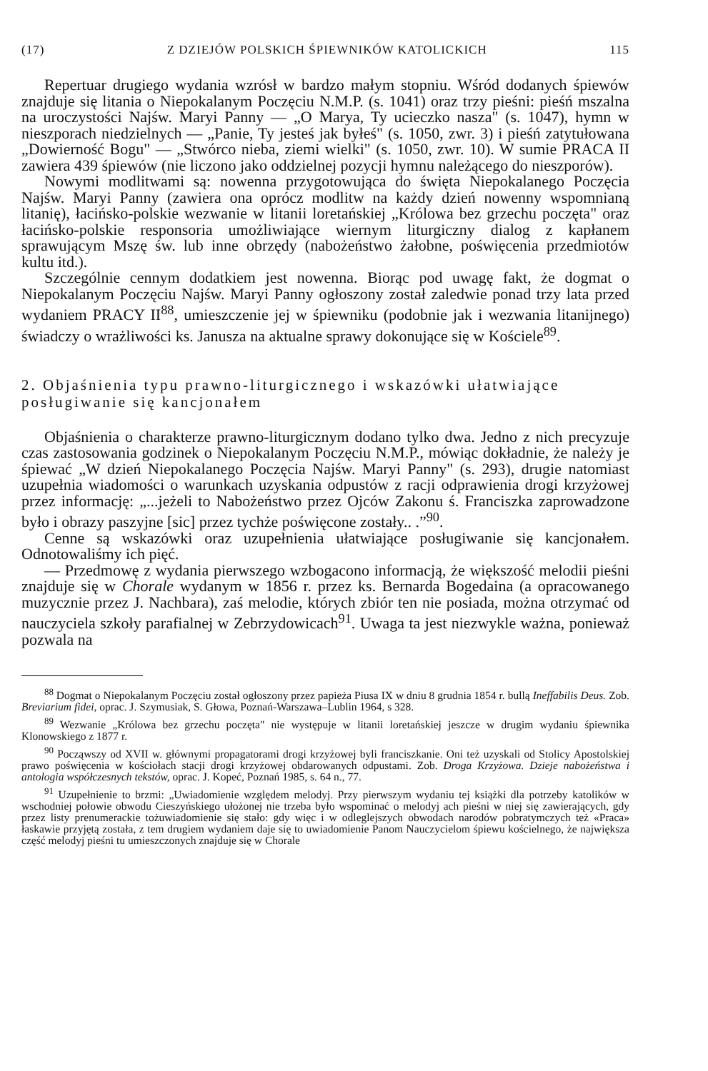(17) Z DZIEJÓW POLSKICH ŚPIEWNIKÓW KATOLICKICH 115
Repertuar drugiego wydania wzrósł w bardzo małym stopniu. Wśród dodanych śpiewów znajduje się litania o Niepokalanym Poczęciu N.M.P. (s. 1041) oraz trzy pieśni: pieśń mszalna na uroczystości Najśw. Maryi Panny — „O Marya, Ty ucieczko nasza" (s. 1047), hymn w nieszporach niedzielnych — „Panie, Ty jesteś jak byłeś" (s. 1050, zwr. 3) i pieśń zatytułowana „Dowierność Bogu" — „Stwórco nieba, ziemi wielki" (s. 1050, zwr. 10). W sumie PRACA II zawiera 439 śpiewów (nie liczono jako oddzielnej pozycji hymnu należącego do nieszporów).
Nowymi modlitwami są: nowenna przygotowująca do święta Niepokalanego Poczęcia Najśw. Maryi Panny (zawiera ona oprócz modlitw na każdy dzień nowenny wspomnianą litanię), łacińsko-polskie wezwanie w litanii loretańskiej „Królowa bez grzechu poczęta" oraz łacińsko-polskie responsoria umożliwiające wiernym liturgiczny dialog z kapłanem sprawującym Mszę św. lub inne obrzędy (nabożeństwo żałobne, poświęcenia przedmiotów kultu itd.).
Szczególnie cennym dodatkiem jest nowenna. Biorąc pod uwagę fakt, że dogmat o Niepokalanym Poczęciu Najśw. Maryi Panny ogłoszony został zaledwie ponad trzy lata przed wydaniem PRACY II<sup>88</sup>, umieszczenie jej w śpiewniku (podobnie jak i wezwania litanijnego) świadczy o wrażliwości ks. Janusza na aktualne sprawy dokonujące się w Kościele<sup>89</sup>.
2. Objaśnienia typu prawno-liturgicznego i wskazówki ułatwiające posługiwanie się kancjonałem
Objaśnienia o charakterze prawno-liturgicznym dodano tylko dwa. Jedno z nich precyzuje czas zastosowania godzinek o Niepokalanym Poczęciu N.M.P., mówiąc dokładnie, że należy je śpiewać „W dzień Niepokalanego Poczęcia Najśw. Maryi Panny" (s. 293), drugie natomiast uzupełnia wiadomości o warunkach uzyskania odpustów z racji odprawienia drogi krzyżowej przez informację: „...jeżeli to Nabożeństwo przez Ojców Zakonu ś. Franciszka zaprowadzone było i obrazy paszyjne [sic] przez tychże poświęcone zostały.. .”<sup>90</sup>.
Cenne są wskazówki oraz uzupełnienia ułatwiające posługiwanie się kancjonałem. Odnotowaliśmy ich pięć.
— Przedmowę z wydania pierwszego wzbogacono informacją, że większość melodii pieśni znajduje się w Chorale wydanym w 1856 r. przez ks. Bernarda Bogedaina (a opracowanego muzycznie przez J. Nachbara), zaś melodie, których zbiór ten nie posiada, można otrzymać od nauczyciela szkoły parafialnej w Zebrzydowicach<sup>91</sup>. Uwaga ta jest niezwykle ważna, ponieważ pozwala na
<sup>88</sup> Dogmat o Niepokalanym Poczęciu został ogłoszony przez papieża Piusa IX w dniu 8 grudnia 1854 r. bullą Ineffabilis Deus. Zob. Breviarium fidei, oprac. J. Szymusiak, S. Głowa, Poznań-Warszawa–Lublin 1964, s 328.
<sup>89</sup> Wezwanie „Królowa bez grzechu poczęta" nie występuje w litanii loretańskiej jeszcze w drugim wydaniu śpiewnika Klonowskiego z 1877 r.
<sup>90</sup> Począwszy od XVII w. głównymi propagatorami drogi krzyżowej byli franciszkanie. Oni też uzyskali od Stolicy Apostolskiej prawo poświęcenia w kościołach stacji drogi krzyżowej obdarowanych odpustami. Zob. Droga Krzyżowa. Dzieje nabożeństwa i antologia współczesnych tekstów, oprac. J. Kopeć, Poznań 1985, s. 64 n., 77.
<sup>91</sup> Uzupełnienie to brzmi: „Uwiadomienie względem melodyj. Przy pierwszym wydaniu tej książki dla potrzeby katolików w wschodniej połowie obwodu Cieszyńskiego ułożonej nie trzeba było wspominać o melodyj ach pieśni w niej się zawierających, gdy przez listy prenumerackie tożuwiadomienie się stało: gdy więc i w odleglejszych obwodach narodów pobratymczych też «Praca» łaskawie przyjętą została, z tem drugiem wydaniem daje się to uwiadomienie Panom Nauczycielom śpiewu kościelnego, że największa część melodyj pieśni tu umieszczonych znajduje się w Chorale